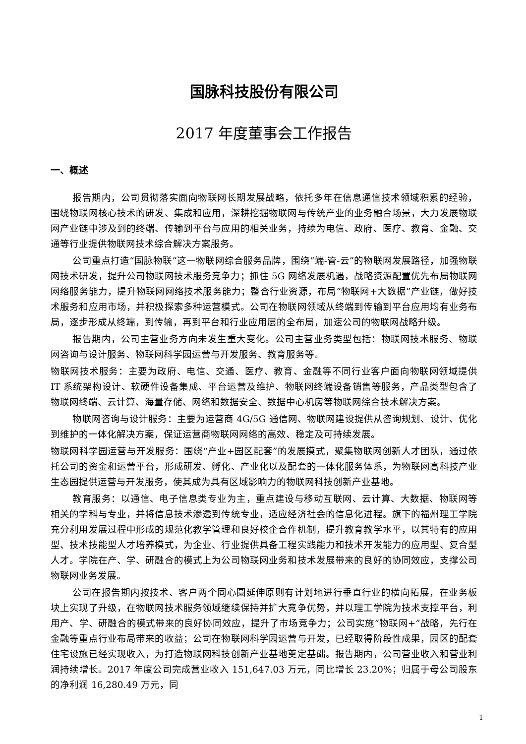国脉科技股份有限公司
2017 年度董事会工作报告
一、概述
报告期内，公司贯彻落实面向物联网长期发展战略，依托多年在信息通信技术领域积累的经验，围绕物联网核心技术的研发、集成和应用，深耕挖掘物联网与传统产业的业务融合场景，大力发展物联网产业链中涉及到的终端、传输到平台与应用的相关业务，持续为电信、政府、医疗、教育、金融、交通等行业提供物联网技术综合解决方案服务。
公司重点打造“国脉物联”这一物联网综合服务品牌，围绕“端-管-云”的物联网发展路径，加强物联网技术研发，提升公司物联网技术服务竞争力；抓住 5G 网络发展机遇，战略资源配置优先布局物联网网络服务能力，提升物联网网络技术服务能力；整合行业资源，布局“物联网+大数据”产业链，做好技术服务和应用市场，并积极探索多种运营模式。公司在物联网领域从终端到传输到平台应用均有业务布局，逐步形成从终端，到传输，再到平台和行业应用层的全布局，加速公司的物联网战略升级。
报告期内，公司主营业务方向未发生重大变化。公司主营业务类型包括：物联网技术服务、物联网咨询与设计服务、物联网科学园运营与开发服务、教育服务等。
物联网技术服务：主要为政府、电信、交通、医疗、教育、金融等不同行业客户面向物联网领域提供 IT 系统架构设计、软硬件设备集成、平台运营及维护、物联网终端设备销售等服务，产品类型包含了物联网终端、云计算、海量存储、网络和数据安全、数据中心机房等物联网综合技术解决方案。
物联网咨询与设计服务：主要为运营商 4G/5G 通信网、物联网建设提供从咨询规划、设计、优化到维护的一体化解决方案，保证运营商物联网网络的高效、稳定及可持续发展。
物联网科学园运营与开发服务：围绕“产业+园区配套”的发展摸式，聚集物联网创新人才团队，通过依托公司的资金和运营平台，形成研发、孵化、产业化以及配套的一体化服务体系，为物联网高科技产业生态园提供运营与开发服务，使其成为具有区域影响力的物联网科技创新产业基地。
教育服务：以通信、电子信息类专业为主，重点建设与移动互联网、云计算、大数据、物联网等相关的学科与专业，并将信息技术渗透到传统专业，适应经济社会的信息化进程。旗下的福州理工学院充分利用发展过程中形成的规范化教学管理和良好校企合作机制，提升教育教学水平，以其特有的应用型、技术技能型人才培养模式，为企业、行业提供具备工程实践能力和技术开发能力的应用型、复合型人才。学院在产、学、研融合的模式上为公司物联网业务和技术发展带来的良好的协同效应，支撑公司物联网业务发展。
公司在报告期内按技术、客户两个同心圆延伸原则有计划地进行垂直行业的横向拓展，在业务板块上实现了升级，在物联网技术服务领域继续保持并扩大竞争优势，并以理工学院为技术支撑平台，利用产、学、研融合的模式带来的良好协同效应，提升了市场竞争力；公司实施“物联网+”战略，先行在金融等重点行业布局带来的收益；公司在物联网科学园运营与开发，已经取得阶段性成果，园区的配套住宅设施已经实现收入，为打造物联网科技创新产业基地奠定基础。报告期内，公司营业收入和营业利润持续增长。2017 年度公司完成营业收入 151,647.03 万元，同比增长 23.20%；归属于母公司股东的净利润 16,280.49 万元，同
1